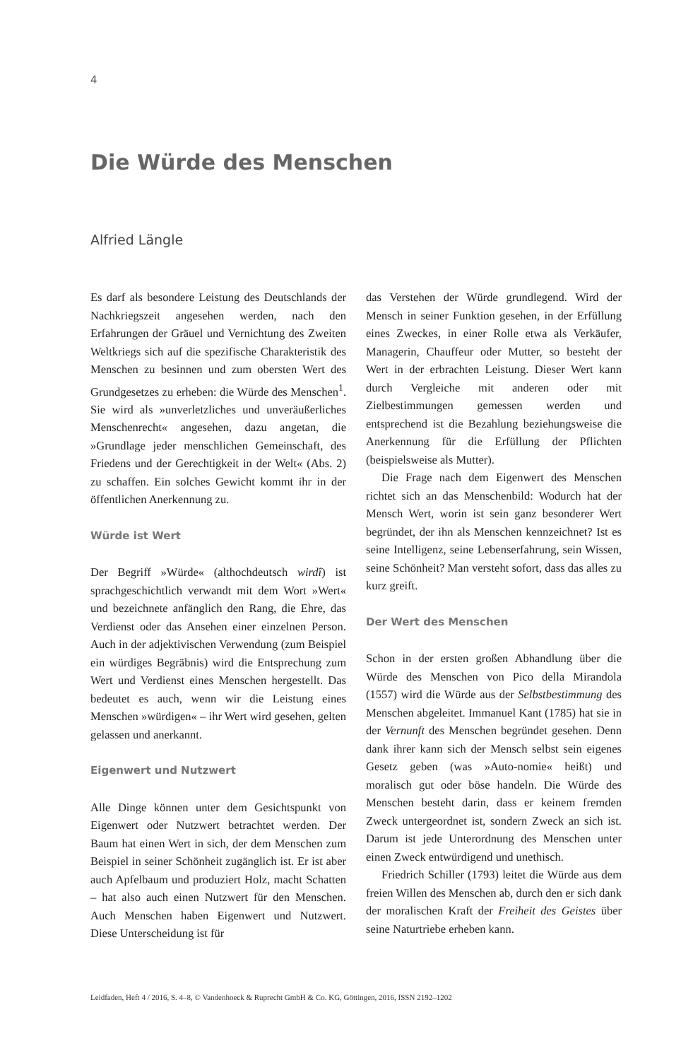4
Die Würde des Menschen
Alfried Längle
Es darf als besondere Leistung des Deutschlands der Nachkriegszeit angesehen werden, nach den Erfahrungen der Gräuel und Vernichtung des Zweiten Weltkriegs sich auf die spezifische Charakteristik des Menschen zu besinnen und zum obersten Wert des Grundgesetzes zu erheben: die Würde des Menschen<sup>1</sup>. Sie wird als »unverletzliches und unveräußerliches Menschenrecht« angesehen, dazu angetan, die »Grundlage jeder menschlichen Gemeinschaft, des Friedens und der Gerechtigkeit in der Welt« (Abs. 2) zu schaffen. Ein solches Gewicht kommt ihr in der öffentlichen Anerkennung zu.
Würde ist Wert
Der Begriff »Würde« (althochdeutsch wirdî) ist sprachgeschichtlich verwandt mit dem Wort »Wert« und bezeichnete anfänglich den Rang, die Ehre, das Verdienst oder das Ansehen einer einzelnen Person. Auch in der adjektivischen Verwendung (zum Beispiel ein würdiges Begräbnis) wird die Entsprechung zum Wert und Verdienst eines Menschen hergestellt. Das bedeutet es auch, wenn wir die Leistung eines Menschen »würdigen« – ihr Wert wird gesehen, gelten gelassen und anerkannt.
Eigenwert und Nutzwert
Alle Dinge können unter dem Gesichtspunkt von Eigenwert oder Nutzwert betrachtet werden. Der Baum hat einen Wert in sich, der dem Menschen zum Beispiel in seiner Schönheit zugänglich ist. Er ist aber auch Apfelbaum und produziert Holz, macht Schatten – hat also auch einen Nutzwert für den Menschen. Auch Menschen haben Eigenwert und Nutzwert. Diese Unterscheidung ist für
das Verstehen der Würde grundlegend. Wird der Mensch in seiner Funktion gesehen, in der Erfüllung eines Zweckes, in einer Rolle etwa als Verkäufer, Managerin, Chauffeur oder Mutter, so besteht der Wert in der erbrachten Leistung. Dieser Wert kann durch Vergleiche mit anderen oder mit Zielbestimmungen gemessen werden und entsprechend ist die Bezahlung beziehungsweise die Anerkennung für die Erfüllung der Pflichten (beispielsweise als Mutter).
Die Frage nach dem Eigenwert des Menschen richtet sich an das Menschenbild: Wodurch hat der Mensch Wert, worin ist sein ganz besonderer Wert begründet, der ihn als Menschen kennzeichnet? Ist es seine Intelligenz, seine Lebenserfahrung, sein Wissen, seine Schönheit? Man versteht sofort, dass das alles zu kurz greift.
Der Wert des Menschen
Schon in der ersten großen Abhandlung über die Würde des Menschen von Pico della Mirandola (1557) wird die Würde aus der Selbstbestimmung des Menschen abgeleitet. Immanuel Kant (1785) hat sie in der Vernunft des Menschen begründet gesehen. Denn dank ihrer kann sich der Mensch selbst sein eigenes Gesetz geben (was »Auto-nomie« heißt) und moralisch gut oder böse handeln. Die Würde des Menschen besteht darin, dass er keinem fremden Zweck untergeordnet ist, sondern Zweck an sich ist. Darum ist jede Unterordnung des Menschen unter einen Zweck entwürdigend und unethisch.
Friedrich Schiller (1793) leitet die Würde aus dem freien Willen des Menschen ab, durch den er sich dank der moralischen Kraft der Freiheit des Geistes über seine Naturtriebe erheben kann.
Leidfaden, Heft 4 / 2016, S. 4–8, © Vandenhoeck & Ruprecht GmbH & Co. KG, Göttingen, 2016, ISSN 2192–1202